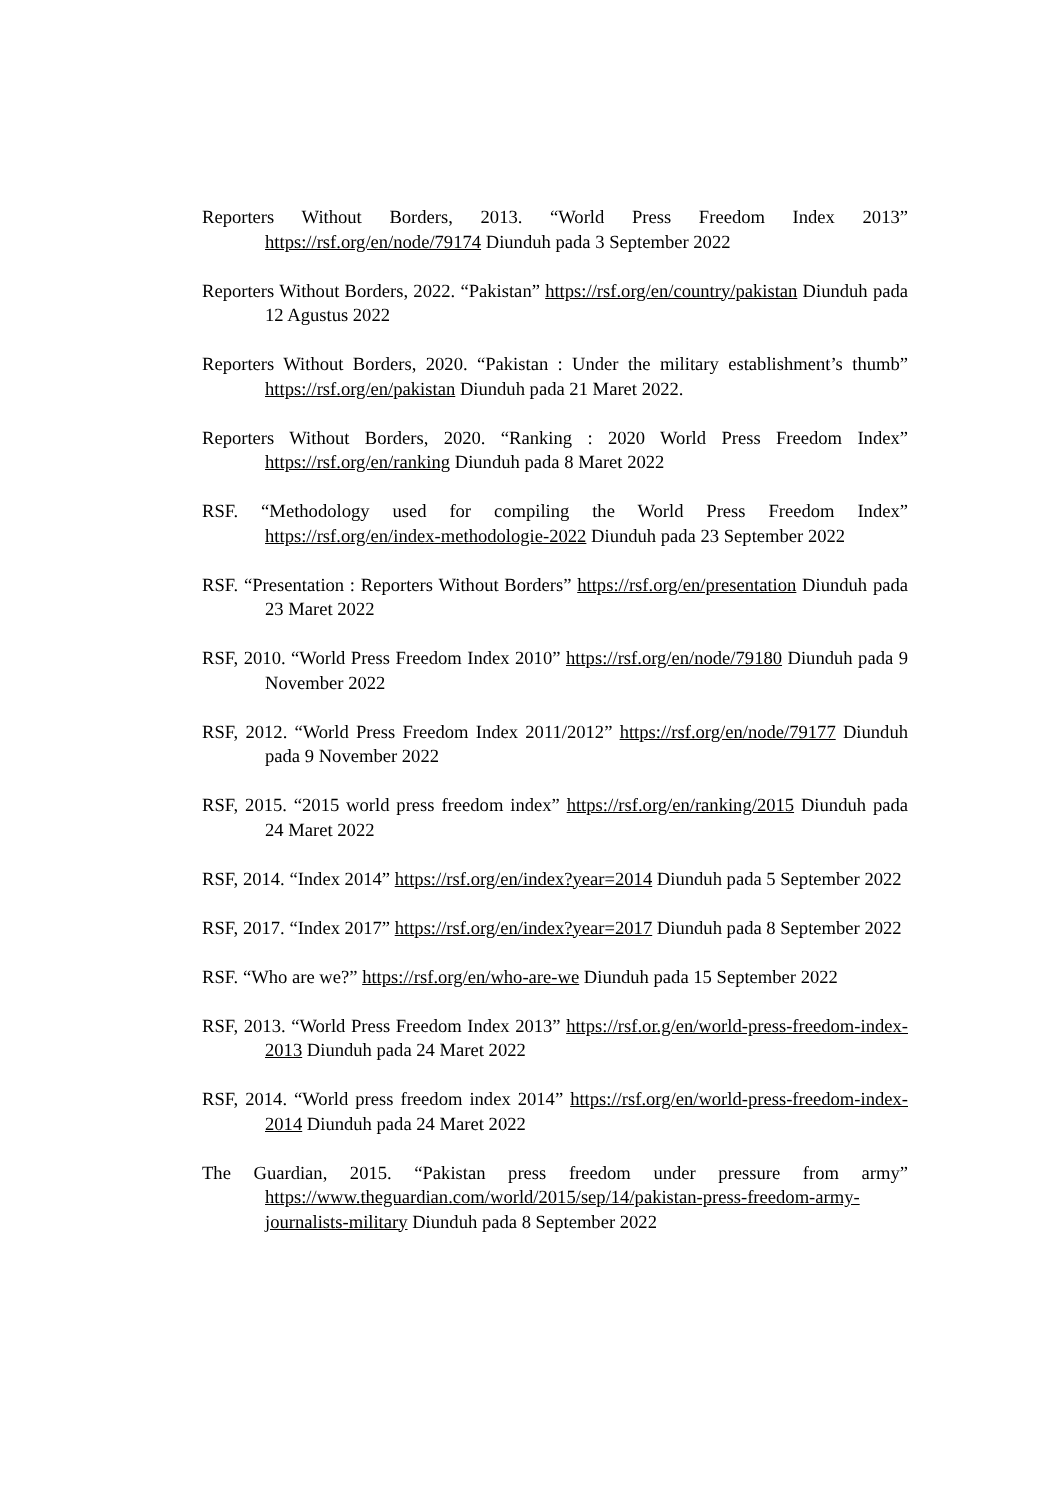Reporters Without Borders, 2013. “World Press Freedom Index 2013” https://rsf.org/en/node/79174 Diunduh pada 3 September 2022
Reporters Without Borders, 2022. “Pakistan” https://rsf.org/en/country/pakistan Diunduh pada 12 Agustus 2022
Reporters Without Borders, 2020. “Pakistan : Under the military establishment’s thumb” https://rsf.org/en/pakistan Diunduh pada 21 Maret 2022.
Reporters Without Borders, 2020. “Ranking : 2020 World Press Freedom Index” https://rsf.org/en/ranking Diunduh pada 8 Maret 2022
RSF. “Methodology used for compiling the World Press Freedom Index” https://rsf.org/en/index-methodologie-2022 Diunduh pada 23 September 2022
RSF. “Presentation : Reporters Without Borders” https://rsf.org/en/presentation Diunduh pada 23 Maret 2022
RSF, 2010. “World Press Freedom Index 2010” https://rsf.org/en/node/79180 Diunduh pada 9 November 2022
RSF, 2012. “World Press Freedom Index 2011/2012” https://rsf.org/en/node/79177 Diunduh pada 9 November 2022
RSF, 2015. “2015 world press freedom index” https://rsf.org/en/ranking/2015 Diunduh pada 24 Maret 2022
RSF, 2014. “Index 2014” https://rsf.org/en/index?year=2014 Diunduh pada 5 September 2022
RSF, 2017. “Index 2017” https://rsf.org/en/index?year=2017 Diunduh pada 8 September 2022
RSF. “Who are we?” https://rsf.org/en/who-are-we Diunduh pada 15 September 2022
RSF, 2013. “World Press Freedom Index 2013” https://rsf.or.g/en/world-press-freedom-index-2013 Diunduh pada 24 Maret 2022
RSF, 2014. “World press freedom index 2014” https://rsf.org/en/world-press-freedom-index-2014 Diunduh pada 24 Maret 2022
The Guardian, 2015. “Pakistan press freedom under pressure from army” https://www.theguardian.com/world/2015/sep/14/pakistan-press-freedom-army-journalists-military Diunduh pada 8 September 2022